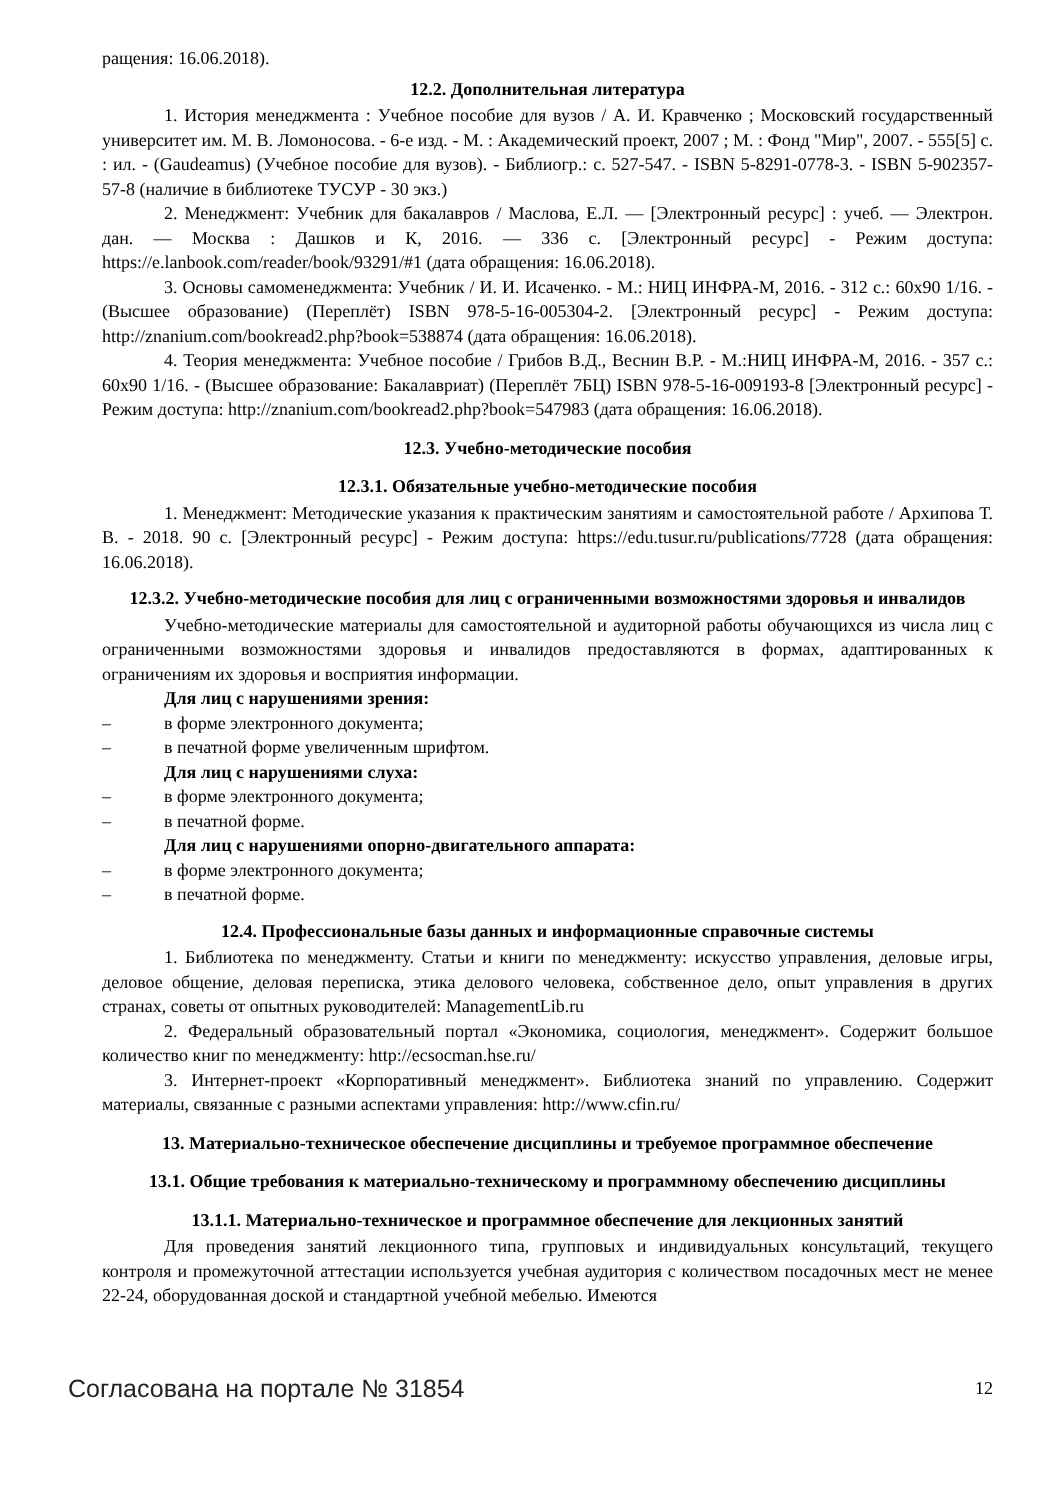ращения: 16.06.2018).
12.2. Дополнительная литература
1. История менеджмента : Учебное пособие для вузов / А. И. Кравченко ; Московский государственный университет им. М. В. Ломоносова. - 6-е изд. - М. : Академический проект, 2007 ; М. : Фонд "Мир", 2007. - 555[5] с. : ил. - (Gaudeamus) (Учебное пособие для вузов). - Библиогр.: с. 527-547. - ISBN 5-8291-0778-3. - ISBN 5-902357-57-8 (наличие в библиотеке ТУСУР - 30 экз.)
2. Менеджмент: Учебник для бакалавров / Маслова, Е.Л. — [Электронный ресурс] : учеб. — Электрон. дан. — Москва : Дашков и К, 2016. — 336 с. [Электронный ресурс] - Режим доступа: https://e.lanbook.com/reader/book/93291/#1 (дата обращения: 16.06.2018).
3. Основы самоменеджмента: Учебник / И. И. Исаченко. - М.: НИЦ ИНФРА-М, 2016. - 312 с.: 60x90 1/16. - (Высшее образование) (Переплёт) ISBN 978-5-16-005304-2. [Электронный ресурс] - Режим доступа: http://znanium.com/bookread2.php?book=538874 (дата обращения: 16.06.2018).
4. Теория менеджмента: Учебное пособие / Грибов В.Д., Веснин В.Р. - М.:НИЦ ИНФРА-М, 2016. - 357 с.: 60x90 1/16. - (Высшее образование: Бакалавриат) (Переплёт 7БЦ) ISBN 978-5-16-009193-8 [Электронный ресурс] - Режим доступа: http://znanium.com/bookread2.php?book=547983 (дата обращения: 16.06.2018).
12.3. Учебно-методические пособия
12.3.1. Обязательные учебно-методические пособия
1. Менеджмент: Методические указания к практическим занятиям и самостоятельной работе / Архипова Т. В. - 2018. 90 с. [Электронный ресурс] - Режим доступа: https://edu.tusur.ru/publications/7728 (дата обращения: 16.06.2018).
12.3.2. Учебно-методические пособия для лиц с ограниченными возможностями здоровья и инвалидов
Учебно-методические материалы для самостоятельной и аудиторной работы обучающихся из числа лиц с ограниченными возможностями здоровья и инвалидов предоставляются в формах, адаптированных к ограничениям их здоровья и восприятия информации.
Для лиц с нарушениями зрения:
– в форме электронного документа;
– в печатной форме увеличенным шрифтом.
Для лиц с нарушениями слуха:
– в форме электронного документа;
– в печатной форме.
Для лиц с нарушениями опорно-двигательного аппарата:
– в форме электронного документа;
– в печатной форме.
12.4. Профессиональные базы данных и информационные справочные системы
1. Библиотека по менеджменту. Статьи и книги по менеджменту: искусство управления, деловые игры, деловое общение, деловая переписка, этика делового человека, собственное дело, опыт управления в других странах, советы от опытных руководителей: ManagementLib.ru
2. Федеральный образовательный портал «Экономика, социология, менеджмент». Содержит большое количество книг по менеджменту: http://ecsocman.hse.ru/
3. Интернет-проект «Корпоративный менеджмент». Библиотека знаний по управлению. Содержит материалы, связанные с разными аспектами управления: http://www.cfin.ru/
13. Материально-техническое обеспечение дисциплины и требуемое программное обеспечение
13.1. Общие требования к материально-техническому и программному обеспечению дисциплины
13.1.1. Материально-техническое и программное обеспечение для лекционных занятий
Для проведения занятий лекционного типа, групповых и индивидуальных консультаций, текущего контроля и промежуточной аттестации используется учебная аудитория с количеством посадочных мест не менее 22-24, оборудованная доской и стандартной учебной мебелью. Имеются
Согласована на портале № 31854 12